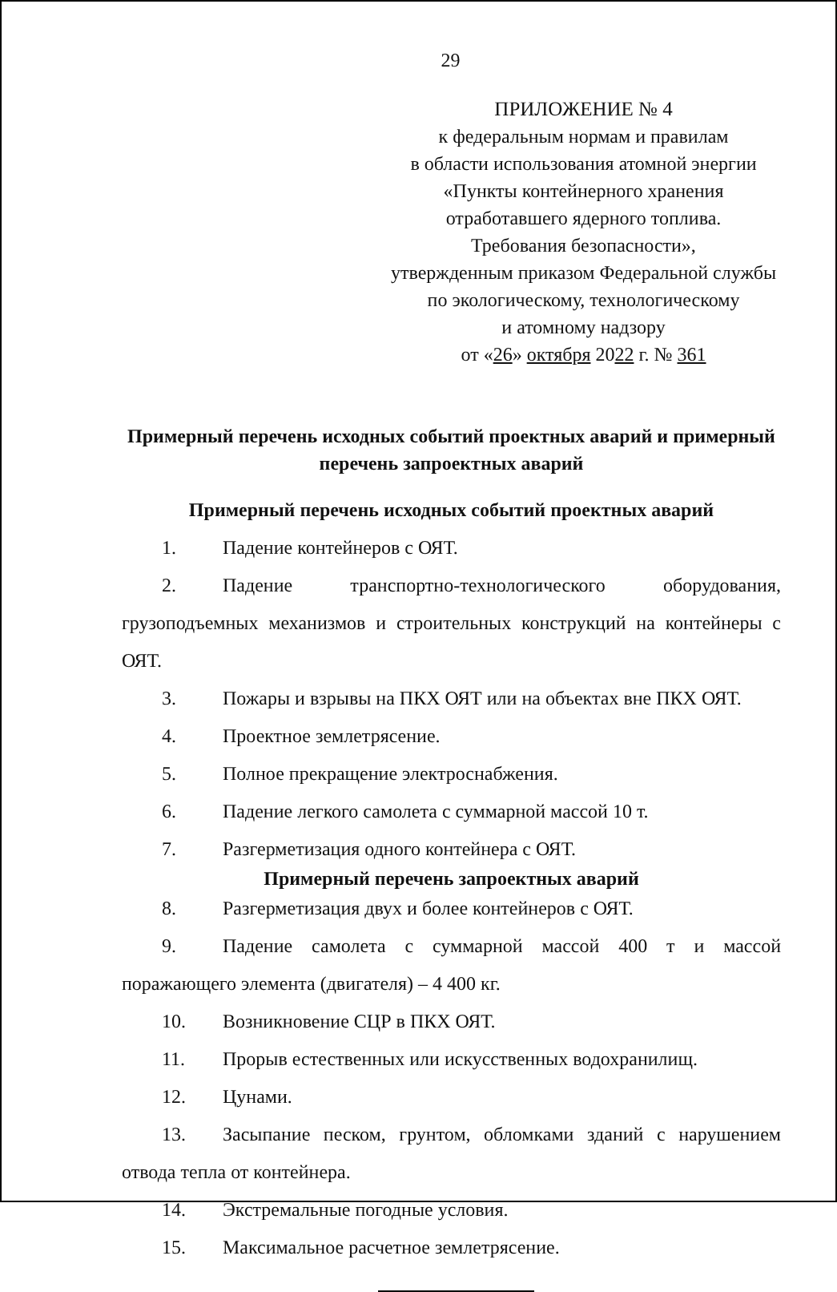29
ПРИЛОЖЕНИЕ № 4
к федеральным нормам и правилам
в области использования атомной энергии
«Пункты контейнерного хранения
отработавшего ядерного топлива.
Требования безопасности»,
утвержденным приказом Федеральной службы
по экологическому, технологическому
и атомному надзору
от «26» октября 2022 г. № 361
Примерный перечень исходных событий проектных аварий и примерный перечень запроектных аварий
Примерный перечень исходных событий проектных аварий
1. Падение контейнеров с ОЯТ.
2. Падение транспортно-технологического оборудования, грузоподъемных механизмов и строительных конструкций на контейнеры с ОЯТ.
3. Пожары и взрывы на ПКХ ОЯТ или на объектах вне ПКХ ОЯТ.
4. Проектное землетрясение.
5. Полное прекращение электроснабжения.
6. Падение легкого самолета с суммарной массой 10 т.
7. Разгерметизация одного контейнера с ОЯТ.
Примерный перечень запроектных аварий
8. Разгерметизация двух и более контейнеров с ОЯТ.
9. Падение самолета с суммарной массой 400 т и массой поражающего элемента (двигателя) – 4 400 кг.
10. Возникновение СЦР в ПКХ ОЯТ.
11. Прорыв естественных или искусственных водохранилищ.
12. Цунами.
13. Засыпание песком, грунтом, обломками зданий с нарушением отвода тепла от контейнера.
14. Экстремальные погодные условия.
15. Максимальное расчетное землетрясение.